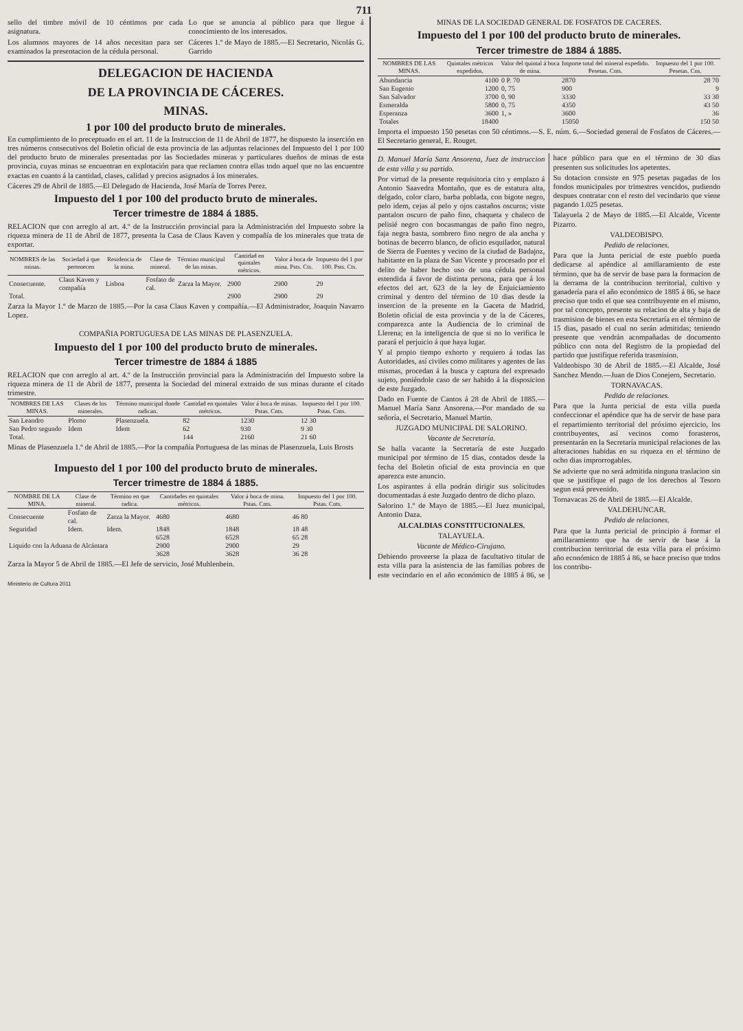711
sello del timbre móvil de 10 céntimos por cada asignatura.
Los alumnos mayores de 14 años necesitan para ser examinados la presentacion de la cédula personal.
Lo que se anuncia al público para que llegue á conocimiento de los interesados.
Cáceres 1.º de Mayo de 1885.—El Secretario, Nicolás G. Garrido
DELEGACION DE HACIENDA
DE LA PROVINCIA DE CÁCERES.
MINAS.
1 por 100 del producto bruto de minerales.
En cumplimiento de lo preceptuado en el art. 11 de la Instruccion de 11 de Abril de 1877, he dispuesto la inserción en tres números consecutivos del Boletin oficial de esta provincia de las adjuntas relaciones del Impuesto del 1 por 100 del producto bruto de minerales presentadas por las Sociedades mineras y particulares dueños de minas de esta provincia, cuyas minas se encuentran en explotación para que reclamen contra ellas todo aquel que no las encuentre exactas en cuanto á la cantidad, clases, calidad y precios asignados á los minerales.
Cáceres 29 de Abril de 1885.—El Delegado de Hacienda, José María de Torres Perez.
Impuesto del 1 por 100 del producto bruto de minerales.
Tercer trimestre de 1884 á 1885.
RELACION que con arreglo al art. 4.º de la Instrucción provincial para la Administración del Impuesto sobre la riqueza minera de 11 de Abril de 1877, presenta la Casa de Claus Kaven y compañía de los minerales que trata de exportar.
| NOMBRES de las minas. | Sociedad á que pertenecen | Residencia de la mina. | Clase de mineral. | Término municipal de las minas. | Cantidad en quintales métricos. | Valor á boca de mina. Psts. Cts. | Impuesto del 1 por 100. Psts. Cts. |
| --- | --- | --- | --- | --- | --- | --- | --- |
| Consecuente. | Claus Kaven y compañía | Lisboa | Fosfato de cal. | Zarza la Mayor. | 2900 | 2900 | 29 |
| Total. | | | | | 2900 | 2900 | 29 |
Zarza la Mayor 1.º de Marzo de 1885.—Por la casa Claus Kaven y compañía.—El Administrador, Joaquin Navarro Lopez.
COMPAÑIA PORTUGUESA DE LAS MINAS DE PLASENZUELA.
Impuesto del 1 por 100 del producto bruto de minerales.
Tercer trimestre de 1884 á 1885
RELACION que con arreglo al art. 4.º de la Instrucción provincial para la Administración del Impuesto sobre la riqueza minera de 11 de Abril de 1877, presenta la Sociedad del mineral extraido de sus minas durante el citado trimestre.
| NOMBRES DE LAS MINAS. | Clases de los minerales. | Término municipal donde radican. | Cantidad en quintales métricos. | Valor á boca de minas. Pstas. Cnts. | Impuesto del 1 por 100. Pstas. Cnts. |
| --- | --- | --- | --- | --- | --- |
| San Leandro | Plomo | Plasenzuela. | 82 | 1230 | 12 30 |
| San Pedro segundo | Idem | Idem | 62 | 930 | 9 30 |
| Total. | | | 144 | 2160 | 21 60 |
Minas de Plasenzuela 1.º de Abril de 1885.—Por la compañía Portuguesa de las minas de Plasenzuela, Luis Brosts
Impuesto del 1 por 100 del producto bruto de minerales.
Tercer trimestre de 1884 á 1885.
| NOMBRE DE LA MINA. | Clase de mineral. | Término en que radica. | Cantidades en quintales métricos. | Valor á boca de mina. Pstas. Cnts. | Impuesto del 1 por 100. Pstas. Cnts. |
| --- | --- | --- | --- | --- | --- |
| Consecuente | Fosfato de cal. | Zarza la Mayor. | 4680 | 4680 | 46 80 |
| Seguridad | Idem. | Idem. | 1848 | 1848 | 18 48 |
| | | | 6528 | 6528 | 65 28 |
| Liquido con la Aduana de Alcántara | | | 2900 | 2900 | 29 |
| | | | 3628 | 3628 | 36 28 |
Zarza la Mayor 5 de Abril de 1885.—El Jefe de servicio, José Muhlenbein.
MINAS DE LA SOCIEDAD GENERAL DE FOSFATOS DE CACERES.
Impuesto del 1 por 100 del producto bruto de minerales.
Tercer trimestre de 1884 á 1885.
| NOMBRES DE LAS MINAS. | Quintales métricos expedidos. | Valor del quintal á boca de mina. | Importe total del mineral expedido. Pesetas. Cnts. | Impuesto del 1 por 100. Pesetas. Cns. |
| --- | --- | --- | --- | --- |
| Abundancia | 4100 | 0 P. 70 | 2870 | 28 70 |
| San Eugenio | 1200 | 0, 75 | 900 | 9 |
| San Salvador | 3700 | 0, 90 | 3330 | 33 30 |
| Esmeralda | 5800 | 0, 75 | 4350 | 43 50 |
| Esperanza | 3600 | 1, » | 3600 | 36 |
| Totales | 18400 | | 15050 | 150 50 |
Importa el impuesto 150 pesetas con 50 céntimos.—S. E. núm. 6.—Sociedad general de Fosfatos de Cáceres.—El Secretario general, E. Rouget.
D. Manuel María Sanz Ansorena, Juez de instruccion de esta villa y su partido.
Por virtud de la presente requisitoria cito y emplazo á Antonio Saavedra Montaño, que es de estatura alta, delgado, color claro, barba poblada, con bigote negro, pelo idem, cejas al pelo y ojos castaños oscuros; viste pantalon oscuro de paño fino, chaqueta y chaleco de pelisié negro con bocasmangas de paño fino negro, faja negra basta, sombrero fino negro de ala ancha y botinas de becerro blanco, de oficio esquilador, natural de Sierra de Fuentes y vecino de la ciudad de Badajoz, habitante en la plaza de San Vicente y procesado por el delito de haber hecho uso de una cédula personal estendida á favor de distinta persona, para que á los efectos del art. 623 de la ley de Enjuiciamiento criminal y dentro del término de 10 dias desde la insercion de la presente en la Gaceta de Madrid, Boletin oficial de esta provincia y de la de Cáceres, comparezca ante la Audiencia de lo criminal de Llerena; en la inteligencia de que si no lo verifica le parará el perjuicio á que haya lugar.
Y al propio tiempo exhorto y requiero á todas las Autoridades, así civiles como militares y agentes de las mismas, procedan á la busca y captura del expresado sujeto, poniéndole caso de ser habido á la disposicion de este Juzgado.
Dado en Fuente de Cantos á 28 de Abril de 1885.—Manuel María Sanz Ansorena.—Por mandado de su señoría, el Secretario, Manuel Martin.
JUZGADO MUNICIPAL DE SALORINO.
Vacante de Secretaría.
Se halla vacante la Secretaría de este Juzgado municipal por término de 15 dias, contados desde la fecha del Boletin oficial de esta provincia en que aparezca este anuncio.
Los aspirantes á ella podrán dirigir sus solicitudes documentadas á este Juzgado dentro de dicho plazo.
Salorino 1.º de Mayo de 1885.—El Juez municipal, Antonio Daza.
ALCALDIAS CONSTITUCIONALES.
TALAYUELA.
Vacante de Médico-Cirujano.
Debiendo proveerse la plaza de facultativo titular de esta villa para la asistencia de las familias pobres de este vecindario en el año económico de 1885 á 86, se hace público para que en el término de 30 dias presenten sus solicitudes los apetentes.
Su dotacion consiste en 975 pesetas pagadas de los fondos municipales por trimestres vencidos, pudiendo despues contratar con el resto del vecindario que viene pagando 1.025 pesetas.
Talayuela 2 de Mayo de 1885.—El Alcalde, Vicente Pizarro.
VALDEOBISPO.
Pedido de relaciones.
Para que la Junta pericial de este pueblo pueda dedicarse al apéndice al amillaramiento de este término, que ha de servir de base para la formacion de la derrama de la contribucion territorial, cultivo y ganadería para el año económico de 1885 á 86, se hace preciso que todo el que sea contribuyente en el mismo, por tal concepto, presente su relacion de alta y baja de trasmision de bienes en esta Secretaría en el término de 15 dias, pasado el cual no serán admitidas; teniendo presente que vendrán acompañadas de documento público con nota del Registro de la propiedad del partido que justifique referida trasmision.
Valdeobispo 30 de Abril de 1885.—El Alcalde, José Sanchez Mendo.—Juan de Dios Conejero, Secretario.
TORNAVACAS.
Pedido de relaciones.
Para que la Junta pericial de esta villa pueda confeccionar el apéndice que ha de servir de base para el repartimiento territorial del próximo ejercicio, los contribuyentes, así vecinos como forasteros, presentarán en la Secretaría municipal relaciones de las alteraciones habidas en su riqueza en el término de ocho dias improrrogables.
Se advierte que no será admitida ninguna traslacion sin que se justifique el pago de los derechos al Tesoro segun está prevenido.
Tornavacas 26 de Abril de 1885.—El Alcalde.
VALDEHUNCAR.
Pedido de relaciones.
Para que la Junta pericial de principio á formar el amillaramiento que ha de servir de base á la contribucion territorial de esta villa para el próximo año económico de 1885 á 86, se hace preciso que todos los contribu-
Ministerio de Cultura 2011